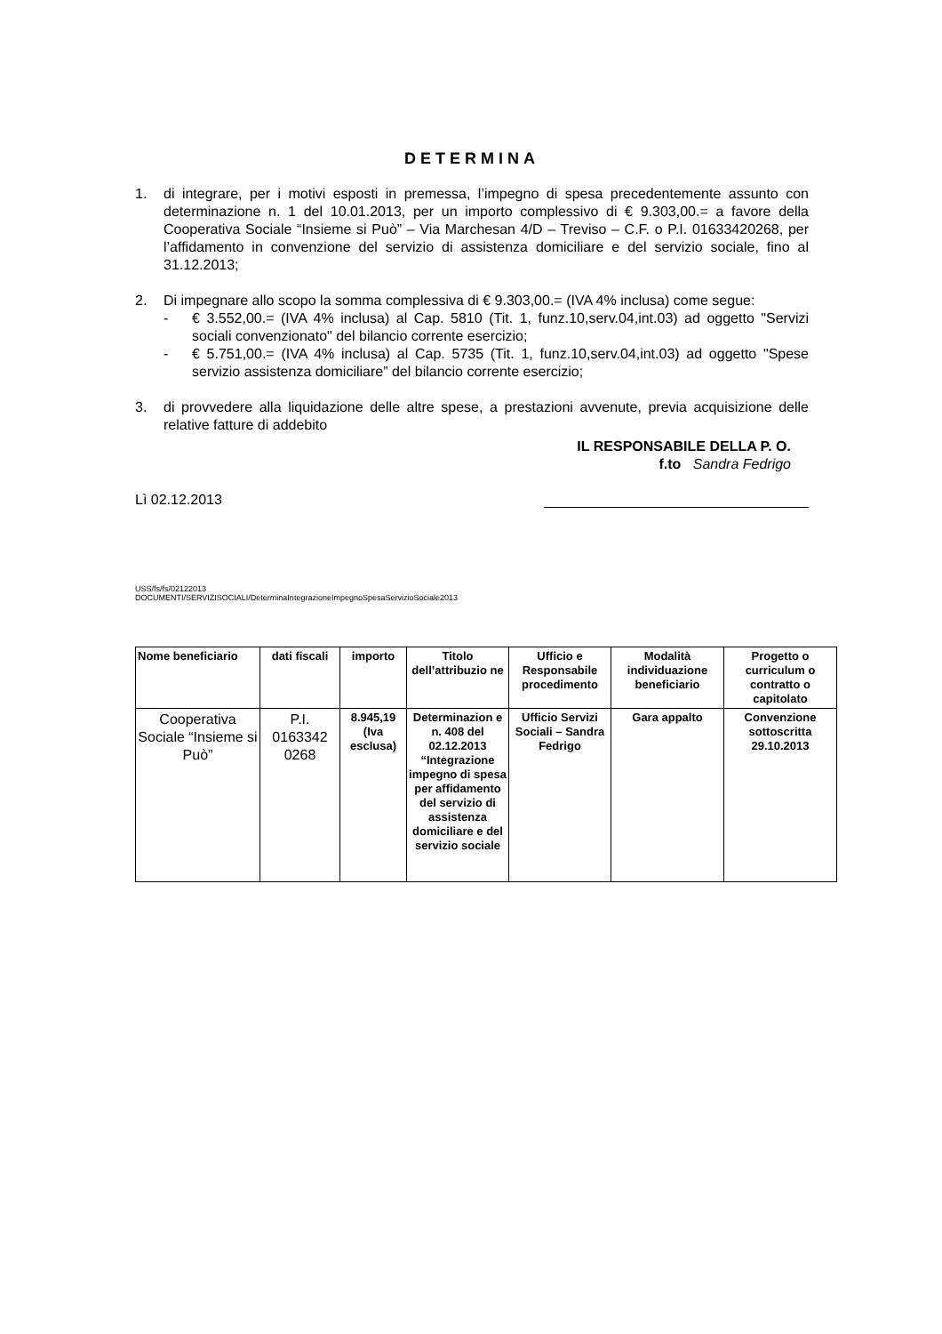DETERMINA
1. di integrare, per i motivi esposti in premessa, l’impegno di spesa precedentemente assunto con determinazione n. 1 del 10.01.2013, per un importo complessivo di € 9.303,00.= a favore della Cooperativa Sociale “Insieme si Può” – Via Marchesan 4/D – Treviso – C.F. o P.I. 01633420268, per l’affidamento in convenzione del servizio di assistenza domiciliare e del servizio sociale, fino al 31.12.2013;
2. Di impegnare allo scopo la somma complessiva di € 9.303,00.= (IVA 4% inclusa) come segue:
- € 3.552,00.= (IVA 4% inclusa) al Cap. 5810 (Tit. 1, funz.10,serv.04,int.03) ad oggetto "Servizi sociali convenzionato" del bilancio corrente esercizio;
- € 5.751,00.= (IVA 4% inclusa) al Cap. 5735 (Tit. 1, funz.10,serv.04,int.03) ad oggetto "Spese servizio assistenza domiciliare” del bilancio corrente esercizio;
3. di provvedere alla liquidazione delle altre spese, a prestazioni avvenute, previa acquisizione delle relative fatture di addebito
IL RESPONSABILE DELLA P. O.
f.to Sandra Fedrigo
Lì 02.12.2013
USS/fs/fs/02122013
DOCUMENTI/SERVIZISOCIALI/DeterminaIntegrazioneImpegnoSpesaServizioSociale2013
| Nome beneficiario | dati fiscali | importo | Titolo dell’attribuzio ne | Ufficio e Responsabile procedimento | Modalità individuazione beneficiario | Progetto o curriculum o contratto o capitolato |
| --- | --- | --- | --- | --- | --- | --- |
| Cooperativa Sociale “Insieme si Può” | P.I. 0163342 0268 | 8.945,19 (Iva esclusa) | Determinazion e n. 408 del 02.12.2013 “Integrazione impegno di spesa per affidamento del servizio di assistenza domiciliare e del servizio sociale | Ufficio Servizi Sociali – Sandra Fedrigo | Gara appalto | Convenzione sottoscritta 29.10.2013 |